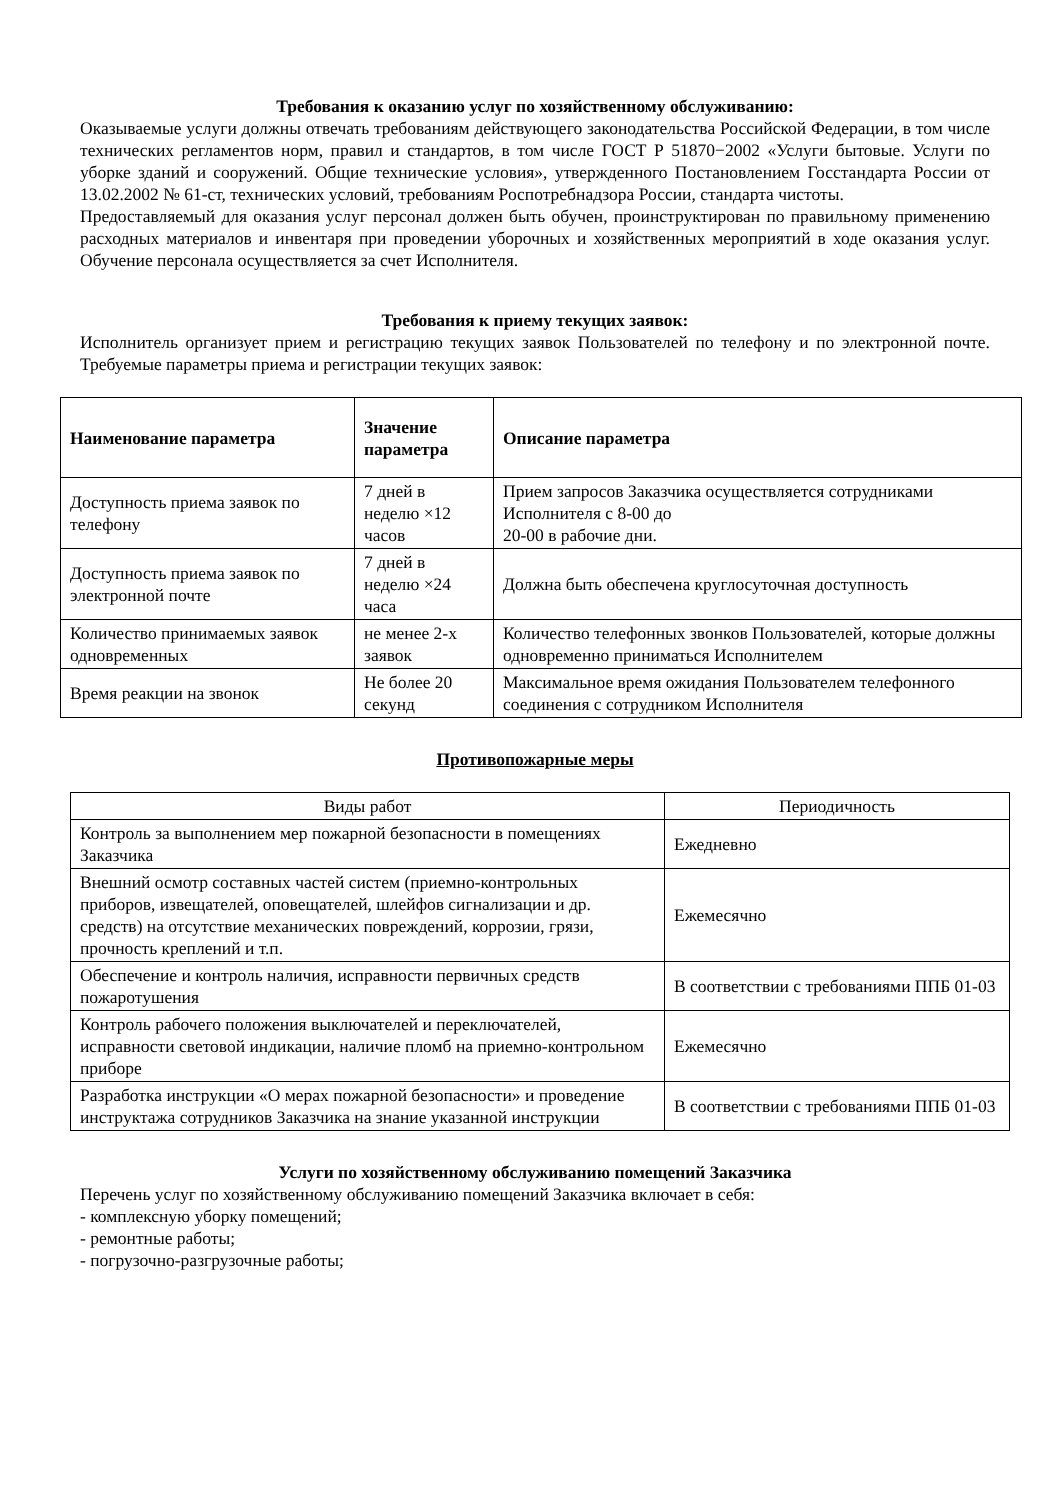Требования к оказанию услуг по хозяйственному обслуживанию:
Оказываемые услуги должны отвечать требованиям действующего законодательства Российской Федерации, в том числе технических регламентов норм, правил и стандартов, в том числе ГОСТ Р 51870−2002 «Услуги бытовые. Услуги по уборке зданий и сооружений. Общие технические условия», утвержденного Постановлением Госстандарта России от 13.02.2002 № 61-ст, технических условий, требованиям Роспотребнадзора России, стандарта чистоты.
Предоставляемый для оказания услуг персонал должен быть обучен, проинструктирован по правильному применению расходных материалов и инвентаря при проведении уборочных и хозяйственных мероприятий в ходе оказания услуг. Обучение персонала осуществляется за счет Исполнителя.
Требования к приему текущих заявок:
Исполнитель организует прием и регистрацию текущих заявок Пользователей по телефону и по электронной почте. Требуемые параметры приема и регистрации текущих заявок:
| Наименование параметра | Значение параметра | Описание параметра |
| --- | --- | --- |
| Доступность приема заявок по телефону | 7 дней в неделю ×12 часов | Прием запросов Заказчика осуществляется сотрудниками Исполнителя с 8-00 до 20-00 в рабочие дни. |
| Доступность приема заявок по электронной почте | 7 дней в неделю ×24 часа | Должна быть обеспечена круглосуточная доступность |
| Количество принимаемых заявок одновременных | не менее 2-х заявок | Количество телефонных звонков Пользователей, которые должны одновременно приниматься Исполнителем |
| Время реакции на звонок | Не более 20 секунд | Максимальное время ожидания Пользователем телефонного соединения с сотрудником Исполнителя |
Противопожарные меры
| Виды работ | Периодичность |
| Контроль за выполнением мер пожарной безопасности в помещениях Заказчика | Ежедневно |
| Внешний осмотр составных частей систем (приемно-контрольных приборов, извещателей, оповещателей, шлейфов сигнализации и др. средств) на отсутствие механических повреждений, коррозии, грязи, прочность креплений и т.п. | Ежемесячно |
| Обеспечение и контроль наличия, исправности первичных средств пожаротушения | В соответствии с требованиями ППБ 01-03 |
| Контроль рабочего положения выключателей и переключателей, исправности световой индикации, наличие пломб на приемно-контрольном приборе | Ежемесячно |
| Разработка инструкции «О мерах пожарной безопасности» и проведение инструктажа сотрудников Заказчика на знание указанной инструкции | В соответствии с требованиями ППБ 01-03 |
Услуги по хозяйственному обслуживанию помещений Заказчика
Перечень услуг по хозяйственному обслуживанию помещений Заказчика включает в себя:
- комплексную уборку помещений;
- ремонтные работы;
- погрузочно-разгрузочные работы;